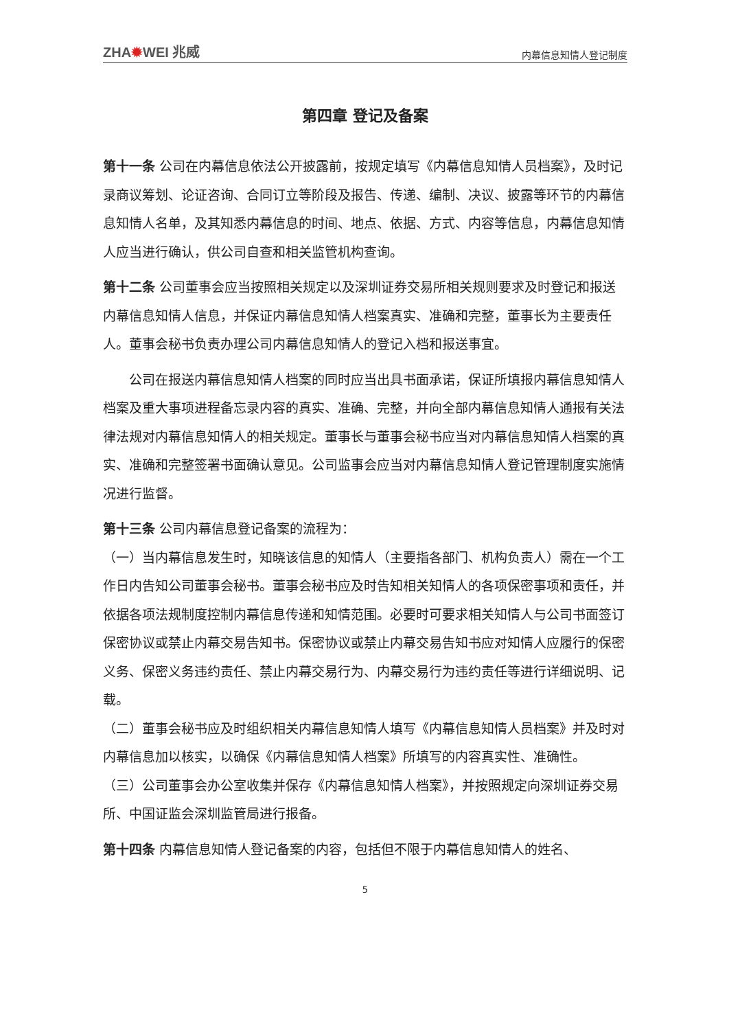ZHA✹WEI 兆威
内幕信息知情人登记制度
第四章 登记及备案
第十一条 公司在内幕信息依法公开披露前，按规定填写《内幕信息知情人员档案》，及时记录商议筹划、论证咨询、合同订立等阶段及报告、传递、编制、决议、披露等环节的内幕信息知情人名单，及其知悉内幕信息的时间、地点、依据、方式、内容等信息，内幕信息知情人应当进行确认，供公司自查和相关监管机构查询。
第十二条 公司董事会应当按照相关规定以及深圳证券交易所相关规则要求及时登记和报送内幕信息知情人信息，并保证内幕信息知情人档案真实、准确和完整，董事长为主要责任人。董事会秘书负责办理公司内幕信息知情人的登记入档和报送事宜。
公司在报送内幕信息知情人档案的同时应当出具书面承诺，保证所填报内幕信息知情人档案及重大事项进程备忘录内容的真实、准确、完整，并向全部内幕信息知情人通报有关法律法规对内幕信息知情人的相关规定。董事长与董事会秘书应当对内幕信息知情人档案的真实、准确和完整签署书面确认意见。公司监事会应当对内幕信息知情人登记管理制度实施情况进行监督。
第十三条 公司内幕信息登记备案的流程为：
（一）当内幕信息发生时，知晓该信息的知情人（主要指各部门、机构负责人）需在一个工作日内告知公司董事会秘书。董事会秘书应及时告知相关知情人的各项保密事项和责任，并依据各项法规制度控制内幕信息传递和知情范围。必要时可要求相关知情人与公司书面签订保密协议或禁止内幕交易告知书。保密协议或禁止内幕交易告知书应对知情人应履行的保密义务、保密义务违约责任、禁止内幕交易行为、内幕交易行为违约责任等进行详细说明、记载。
（二）董事会秘书应及时组织相关内幕信息知情人填写《内幕信息知情人员档案》并及时对内幕信息加以核实，以确保《内幕信息知情人档案》所填写的内容真实性、准确性。
（三）公司董事会办公室收集并保存《内幕信息知情人档案》，并按照规定向深圳证券交易所、中国证监会深圳监管局进行报备。
第十四条 内幕信息知情人登记备案的内容，包括但不限于内幕信息知情人的姓名、
5